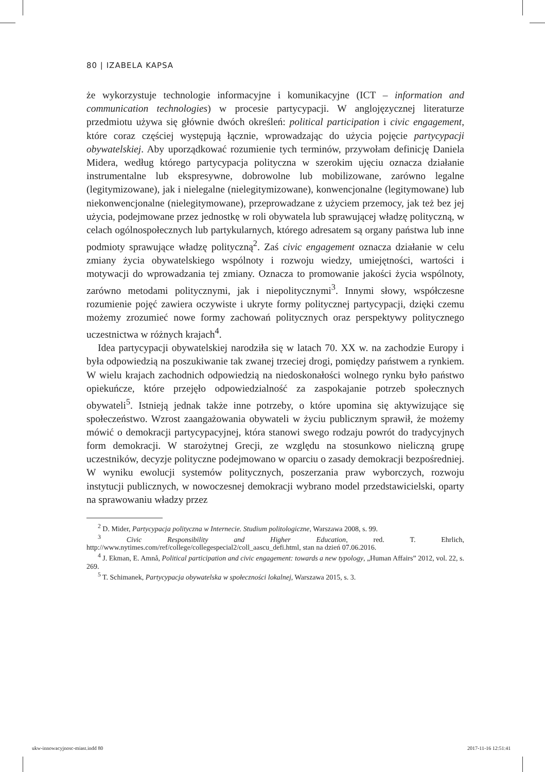80 | IZABELA KAPSA
że wykorzystuje technologie informacyjne i komunikacyjne (ICT – information and communication technologies) w procesie partycypacji. W anglojęzycznej literaturze przedmiotu używa się głównie dwóch określeń: political participation i civic engagement, które coraz częściej występują łącznie, wprowadzając do użycia pojęcie partycypacji obywatelskiej. Aby uporządkować rozumienie tych terminów, przywołam definicję Daniela Midera, według którego partycypacja polityczna w szerokim ujęciu oznacza działanie instrumentalne lub ekspresywne, dobrowolne lub mobilizowane, zarówno legalne (legitymizowane), jak i nielegalne (nielegitymizowane), konwencjonalne (legitymowane) lub niekonwencjonalne (nielegitymowane), przeprowadzane z użyciem przemocy, jak też bez jej użycia, podejmowane przez jednostkę w roli obywatela lub sprawującej władzę polityczną, w celach ogólnospołecznych lub partykularnych, którego adresatem są organy państwa lub inne podmioty sprawujące władzę polityczną<sup>2</sup>. Zaś civic engagement oznacza działanie w celu zmiany życia obywatelskiego wspólnoty i rozwoju wiedzy, umiejętności, wartości i motywacji do wprowadzania tej zmiany. Oznacza to promowanie jakości życia wspólnoty, zarówno metodami politycznymi, jak i niepolitycznymi<sup>3</sup>. Innymi słowy, współczesne rozumienie pojęć zawiera oczywiste i ukryte formy politycznej partycypacji, dzięki czemu możemy zrozumieć nowe formy zachowań politycznych oraz perspektywy politycznego uczestnictwa w różnych krajach<sup>4</sup>.
Idea partycypacji obywatelskiej narodziła się w latach 70. XX w. na zachodzie Europy i była odpowiedzią na poszukiwanie tak zwanej trzeciej drogi, pomiędzy państwem a rynkiem. W wielu krajach zachodnich odpowiedzią na niedoskonałości wolnego rynku było państwo opiekuńcze, które przejęło odpowiedzialność za zaspokajanie potrzeb społecznych obywateli<sup>5</sup>. Istnieją jednak także inne potrzeby, o które upomina się aktywizujące się społeczeństwo. Wzrost zaangażowania obywateli w życiu publicznym sprawił, że możemy mówić o demokracji partycypacyjnej, która stanowi swego rodzaju powrót do tradycyjnych form demokracji. W starożytnej Grecji, ze względu na stosunkowo nieliczną grupę uczestników, decyzje polityczne podejmowano w oparciu o zasady demokracji bezpośredniej. W wyniku ewolucji systemów politycznych, poszerzania praw wyborczych, rozwoju instytucji publicznych, w nowoczesnej demokracji wybrano model przedstawicielski, oparty na sprawowaniu władzy przez
<sup>2</sup> D. Mider, Partycypacja polityczna w Internecie. Studium politologiczne, Warszawa 2008, s. 99.
<sup>3</sup> Civic Responsibility and Higher Education, red. T. Ehrlich, http://www.nytimes.com/ref/college/collegespecial2/coll_aascu_defi.html, stan na dzień 07.06.2016.
<sup>4</sup> J. Ekman, E. Amnå, Political participation and civic engagement: towards a new typology, „Human Affairs” 2012, vol. 22, s. 269.
<sup>5</sup> T. Schimanek, Partycypacja obywatelska w społeczności lokalnej, Warszawa 2015, s. 3.
ukw-innowacyjnosc-miast.indd 80
2017-11-16 12:51:41